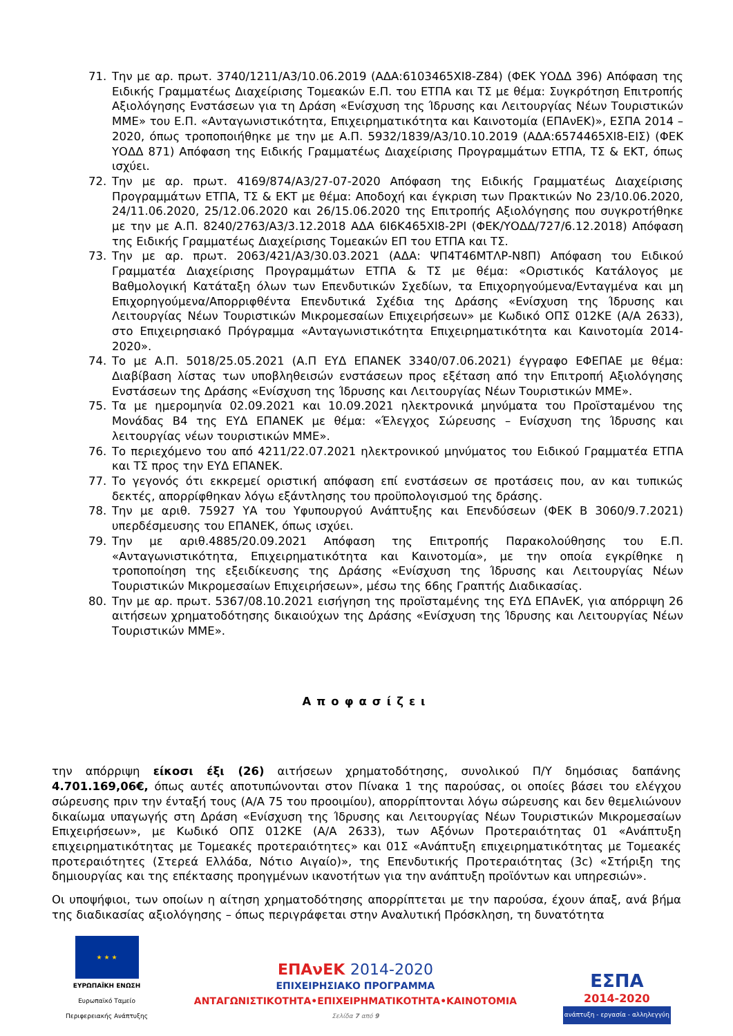71. Την με αρ. πρωτ. 3740/1211/Α3/10.06.2019 (ΑΔΑ:6103465ΧΙ8-Ζ84) (ΦΕΚ ΥΟΔΔ 396) Απόφαση της Ειδικής Γραμματέως Διαχείρισης Τομεακών Ε.Π. του ΕΤΠΑ και ΤΣ με θέμα: Συγκρότηση Επιτροπής Αξιολόγησης Ενστάσεων για τη Δράση «Ενίσχυση της Ίδρυσης και Λειτουργίας Νέων Τουριστικών ΜΜΕ» του Ε.Π. «Ανταγωνιστικότητα, Επιχειρηματικότητα και Καινοτομία (ΕΠΑνΕΚ)», ΕΣΠΑ 2014 – 2020, όπως τροποποιήθηκε με την με Α.Π. 5932/1839/Α3/10.10.2019 (ΑΔΑ:6574465ΧΙ8-ΕΙΣ) (ΦΕΚ ΥΟΔΔ 871) Απόφαση της Ειδικής Γραμματέως Διαχείρισης Προγραμμάτων ΕΤΠΑ, ΤΣ & ΕΚΤ, όπως ισχύει.
72. Την με αρ. πρωτ. 4169/874/Α3/27-07-2020 Απόφαση της Ειδικής Γραμματέως Διαχείρισης Προγραμμάτων ΕΤΠΑ, ΤΣ & ΕΚΤ με θέμα: Αποδοχή και έγκριση των Πρακτικών Νο 23/10.06.2020, 24/11.06.2020, 25/12.06.2020 και 26/15.06.2020 της Επιτροπής Αξιολόγησης που συγκροτήθηκε με την με Α.Π. 8240/2763/Α3/3.12.2018 ΑΔΑ 6Ι6Κ465ΧΙ8-2ΡΙ (ΦΕΚ/ΥΟΔΔ/727/6.12.2018) Απόφαση της Ειδικής Γραμματέως Διαχείρισης Τομεακών ΕΠ του ΕΤΠΑ και ΤΣ.
73. Την με αρ. πρωτ. 2063/421/Α3/30.03.2021 (ΑΔΑ: ΨΠ4Τ46ΜΤΛΡ-Ν8Π) Απόφαση του Ειδικού Γραμματέα Διαχείρισης Προγραμμάτων ΕΤΠΑ & ΤΣ με θέμα: «Οριστικός Κατάλογος με Βαθμολογική Κατάταξη όλων των Επενδυτικών Σχεδίων, τα Επιχορηγούμενα/Ενταγμένα και μη Επιχορηγούμενα/Απορριφθέντα Επενδυτικά Σχέδια της Δράσης «Ενίσχυση της Ίδρυσης και Λειτουργίας Νέων Τουριστικών Μικρομεσαίων Επιχειρήσεων» με Κωδικό ΟΠΣ 012ΚΕ (Α/Α 2633), στο Επιχειρησιακό Πρόγραμμα «Ανταγωνιστικότητα Επιχειρηματικότητα και Καινοτομία 2014-2020».
74. Το με Α.Π. 5018/25.05.2021 (Α.Π ΕΥΔ ΕΠΑΝΕΚ 3340/07.06.2021) έγγραφο ΕΦΕΠΑΕ με θέμα: Διαβίβαση λίστας των υποβληθεισών ενστάσεων προς εξέταση από την Επιτροπή Αξιολόγησης Ενστάσεων της Δράσης «Ενίσχυση της Ίδρυσης και Λειτουργίας Νέων Τουριστικών ΜΜΕ».
75. Τα με ημερομηνία 02.09.2021 και 10.09.2021 ηλεκτρονικά μηνύματα του Προϊσταμένου της Μονάδας Β4 της ΕΥΔ ΕΠΑΝΕΚ με θέμα: «Έλεγχος Σώρευσης – Ενίσχυση της Ίδρυσης και λειτουργίας νέων τουριστικών ΜΜΕ».
76. Το περιεχόμενο του από 4211/22.07.2021 ηλεκτρονικού μηνύματος του Ειδικού Γραμματέα ΕΤΠΑ και ΤΣ προς την ΕΥΔ ΕΠΑΝΕΚ.
77. Το γεγονός ότι εκκρεμεί οριστική απόφαση επί ενστάσεων σε προτάσεις που, αν και τυπικώς δεκτές, απορρίφθηκαν λόγω εξάντλησης του προϋπολογισμού της δράσης.
78. Την με αριθ. 75927 ΥΑ του Υφυπουργού Ανάπτυξης και Επενδύσεων (ΦΕΚ Β 3060/9.7.2021) υπερδέσμευσης του ΕΠΑΝΕΚ, όπως ισχύει.
79. Την με αριθ.4885/20.09.2021 Απόφαση της Επιτροπής Παρακολούθησης του Ε.Π. «Ανταγωνιστικότητα, Επιχειρηματικότητα και Καινοτομία», με την οποία εγκρίθηκε η τροποποίηση της εξειδίκευσης της Δράσης «Ενίσχυση της Ίδρυσης και Λειτουργίας Νέων Τουριστικών Μικρομεσαίων Επιχειρήσεων», μέσω της 66ης Γραπτής Διαδικασίας.
80. Την με αρ. πρωτ. 5367/08.10.2021 εισήγηση της προϊσταμένης της ΕΥΔ ΕΠΑνΕΚ, για απόρριψη 26 αιτήσεων χρηματοδότησης δικαιούχων της Δράσης «Ενίσχυση της Ίδρυσης και Λειτουργίας Νέων Τουριστικών ΜΜΕ».
Αποφασίζει
την απόρριψη είκοσι έξι (26) αιτήσεων χρηματοδότησης, συνολικού Π/Υ δημόσιας δαπάνης 4.701.169,06€, όπως αυτές αποτυπώνονται στον Πίνακα 1 της παρούσας, οι οποίες βάσει του ελέγχου σώρευσης πριν την ένταξή τους (Α/Α 75 του προοιμίου), απορρίπτονται λόγω σώρευσης και δεν θεμελιώνουν δικαίωμα υπαγωγής στη Δράση «Ενίσχυση της Ίδρυσης και Λειτουργίας Νέων Τουριστικών Μικρομεσαίων Επιχειρήσεων», με Κωδικό ΟΠΣ 012ΚΕ (Α/Α 2633), των Αξόνων Προτεραιότητας 01 «Ανάπτυξη επιχειρηματικότητας με Τομεακές προτεραιότητες» και 01Σ «Ανάπτυξη επιχειρηματικότητας με Τομεακές προτεραιότητες (Στερεά Ελλάδα, Νότιο Αιγαίο)», της Επενδυτικής Προτεραιότητας (3c) «Στήριξη της δημιουργίας και της επέκτασης προηγμένων ικανοτήτων για την ανάπτυξη προϊόντων και υπηρεσιών».
Οι υποψήφιοι, των οποίων η αίτηση χρηματοδότησης απορρίπτεται με την παρούσα, έχουν άπαξ, ανά βήμα της διαδικασίας αξιολόγησης – όπως περιγράφεται στην Αναλυτική Πρόσκληση, τη δυνατότητα
★ ★ ★
ΕΥΡΩΠΑΪΚΗ ΕΝΩΣΗ
Ευρωπαϊκό Ταμείο
Περιφερειακής Ανάπτυξης
ΕΠΑνΕΚ 2014-2020
ΕΠΙΧΕΙΡΗΣΙΑΚΟ ΠΡΟΓΡΑΜΜΑ
ΑΝΤΑΓΩΝΙΣΤΙΚΟΤΗΤΑ•ΕΠΙΧΕΙΡΗΜΑΤΙΚΟΤΗΤΑ•ΚΑΙΝΟΤΟΜΙΑ
Σελίδα 7 από 9
ΕΣΠΑ
2014-2020
ανάπτυξη - εργασία - αλληλεγγύη